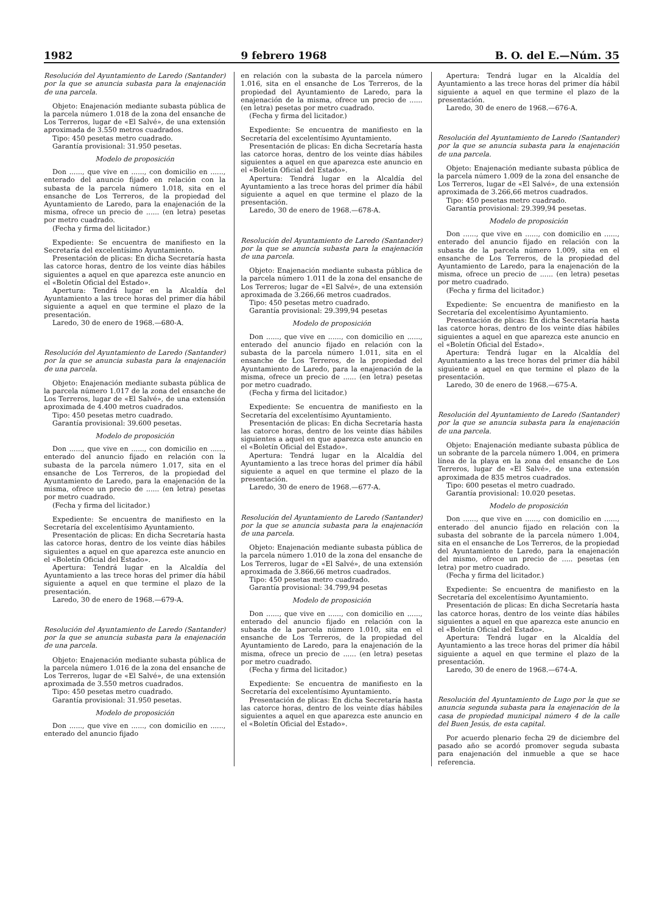1982 9 febrero 1968 B. O. del E.—Núm. 35
Resolución del Ayuntamiento de Laredo (Santander) por la que se anuncia subasta para la enajenación de una parcela.
Objeto: Enajenación mediante subasta pública de la parcela número 1.018 de la zona del ensanche de Los Terreros, lugar de «El Salvé», de una extensión aproximada de 3.550 metros cuadrados.
Tipo: 450 pesetas metro cuadrado.
Garantía provisional: 31.950 pesetas.
Modelo de proposición
Don ......, que vive en ......, con domicilio en ......, enterado del anuncio fijado en relación con la subasta de la parcela número 1.018, sita en el ensanche de Los Terreros, de la propiedad del Ayuntamiento de Laredo, para la enajenación de la misma, ofrece un precio de ...... (en letra) pesetas por metro cuadrado.
(Fecha y firma del licitador.)
Expediente: Se encuentra de manifiesto en la Secretaría del excelentísimo Ayuntamiento.
Presentación de plicas: En dicha Secretaría hasta las catorce horas, dentro de los veinte días hábiles siguientes a aquel en que aparezca este anuncio en el «Boletín Oficial del Estado».
Apertura: Tendrá lugar en la Alcaldía del Ayuntamiento a las trece horas del primer día hábil siguiente a aquel en que termine el plazo de la presentación.
Laredo, 30 de enero de 1968.—680-A.
Resolución del Ayuntamiento de Laredo (Santander) por la que se anuncia subasta para la enajenación de una parcela.
Objeto: Enajenación mediante subasta pública de la parcela número 1.017 de la zona del ensanche de Los Terreros, lugar de «El Salvé», de una extensión aproximada de 4.400 metros cuadrados.
Tipo: 450 pesetas metro cuadrado.
Garantía provisional: 39.600 pesetas.
Modelo de proposición
Don ......, que vive en ......, con domicilio en ......, enterado del anuncio fijado en relación con la subasta de la parcela número 1.017, sita en el ensanche de Los Terreros, de la propiedad del Ayuntamiento de Laredo, para la enajenación de la misma, ofrece un precio de ...... (en letra) pesetas por metro cuadrado.
(Fecha y firma del licitador.)
Expediente: Se encuentra de manifiesto en la Secretaría del excelentísimo Ayuntamiento.
Presentación de plicas: En dicha Secretaría hasta las catorce horas, dentro de los veinte días hábiles siguientes a aquel en que aparezca este anuncio en el «Boletín Oficial del Estado».
Apertura: Tendrá lugar en la Alcaldía del Ayuntamiento a las trece horas del primer día hábil siguiente a aquel en que termine el plazo de la presentación.
Laredo, 30 de enero de 1968.—679-A.
Resolución del Ayuntamiento de Laredo (Santander) por la que se anuncia subasta para la enajenación de una parcela.
Objeto: Enajenación mediante subasta pública de la parcela número 1.016 de la zona del ensanche de Los Terreros, lugar de «El Salvé», de una extensión aproximada de 3.550 metros cuadrados.
Tipo: 450 pesetas metro cuadrado.
Garantía provisional: 31.950 pesetas.
Modelo de proposición
Don ......, que vive en ......, con domicilio en ......, enterado del anuncio fijado
en relación con la subasta de la parcela número 1.016, sita en el ensanche de Los Terreros, de la propiedad del Ayuntamiento de Laredo, para la enajenación de la misma, ofrece un precio de ...... (en letra) pesetas por metro cuadrado.
(Fecha y firma del licitador.)
Expediente: Se encuentra de manifiesto en la Secretaría del excelentísimo Ayuntamiento.
Presentación de plicas: En dicha Secretaría hasta las catorce horas, dentro de los veinte días hábiles siguientes a aquel en que aparezca este anuncio en el «Boletín Oficial del Estado».
Apertura: Tendrá lugar en la Alcaldía del Ayuntamiento a las trece horas del primer día hábil siguiente a aquel en que termine el plazo de la presentación.
Laredo, 30 de enero de 1968.—678-A.
Resolución del Ayuntamiento de Laredo (Santander) por la que se anuncia subasta para la enajenación de una parcela.
Objeto: Enajenación mediante subasta pública de la parcela número 1.011 de la zona del ensanche de Los Terreros; lugar de «El Salvé», de una extensión aproximada de 3.266,66 metros cuadrados.
Tipo: 450 pesetas metro cuadrado.
Garantía provisional: 29.399,94 pesetas
Modelo de proposición
Don ......, que vive en ......, con domicilio en ......, enterado del anuncio fijado en relación con la subasta de la parcela número 1.011, sita en el ensanche de Los Terreros, de la propiedad del Ayuntamiento de Laredo, para la enajenación de la misma, ofrece un precio de ...... (en letra) pesetas por metro cuadrado.
(Fecha y firma del licitador.)
Expediente: Se encuentra de manifiesto en la Secretaría del excelentísimo Ayuntamiento.
Presentación de plicas: En dicha Secretaría hasta las catorce horas, dentro de los veinte días hábiles siguientes a aquel en que aparezca este anuncio en el «Boletín Oficial del Estado».
Apertura: Tendrá lugar en la Alcaldía del Ayuntamiento a las trece horas del primer día hábil siguiente a aquel en que termine el plazo de la presentación.
Laredo, 30 de enero de 1968.—677-A.
Resolución del Ayuntamiento de Laredo (Santander) por la que se anuncia subasta para la enajenación de una parcela.
Objeto: Enajenación mediante subasta pública de la parcela número 1.010 de la zona del ensanche de Los Terreros, lugar de «El Salvé», de una extensión aproximada de 3.866,66 metros cuadrados.
Tipo: 450 pesetas metro cuadrado.
Garantía provisional: 34.799,94 pesetas
Modelo de proposición
Don ......, que vive en ......, con domicilio en ......, enterado del anuncio fijado en relación con la subasta de la parcela número 1.010, sita en el ensanche de Los Terreros, de la propiedad del Ayuntamiento de Laredo, para la enajenación de la misma, ofrece un precio de ...... (en letra) pesetas por metro cuadrado.
(Fecha y firma del licitador.)
Expediente: Se encuentra de manifiesto en la Secretaría del excelentísimo Ayuntamiento.
Presentación de plicas: En dicha Secretaría hasta las catorce horas, dentro de los veinte días hábiles siguientes a aquel en que aparezca este anuncio en el «Boletín Oficial del Estado».
Apertura: Tendrá lugar en la Alcaldía del Ayuntamiento a las trece horas del primer día hábil siguiente a aquel en que termine el plazo de la presentación.
Laredo, 30 de enero de 1968.—676-A.
Resolución del Ayuntamiento de Laredo (Santander) por la que se anuncia subasta para la enajenación de una parcela.
Objeto: Enajenación mediante subasta pública de la parcela número 1.009 de la zona del ensanche de Los Terreros, lugar de «El Salvé», de una extensión aproximada de 3.266,66 metros cuadrados.
Tipo: 450 pesetas metro cuadrado.
Garantía provisional: 29.399,94 pesetas.
Modelo de proposición
Don ......, que vive en ......, con domicilio en ......, enterado del anuncio fijado en relación con la subasta de la parcela número 1.009, sita en el ensanche de Los Terreros, de la propiedad del Ayuntamiento de Laredo, para la enajenación de la misma, ofrece un precio de ...... (en letra) pesetas por metro cuadrado.
(Fecha y firma del licitador.)
Expediente: Se encuentra de manifiesto en la Secretaría del excelentísimo Ayuntamiento.
Presentación de plicas: En dicha Secretaría hasta las catorce horas, dentro de los veinte días hábiles siguientes a aquel en que aparezca este anuncio en el «Boletín Oficial del Estado».
Apertura: Tendrá lugar en la Alcaldía del Ayuntamiento a las trece horas del primer día hábil siguiente a aquel en que termine el plazo de la presentación.
Laredo, 30 de enero de 1968.—675-A.
Resolución del Ayuntamiento de Laredo (Santander) por la que se anuncia subasta para la enajenación de una parcela.
Objeto: Enajenación mediante subasta pública de un sobrante de la parcela número 1.004, en primera línea de la playa en la zona del ensanche de Los Terreros, lugar de «El Salvé», de una extensión aproximada de 835 metros cuadrados.
Tipo: 600 pesetas el metro cuadrado.
Garantía provisional: 10.020 pesetas.
Modelo de proposición
Don ......, que vive en ......, con domicilio en ......, enterado del anuncio fijado en relación con la subasta del sobrante de la parcela número 1.004, sita en el ensanche de Los Terreros, de la propiedad del Ayuntamiento de Laredo, para la enajenación del mismo, ofrece un precio de ..... pesetas (en letra) por metro cuadrado.
(Fecha y firma del licitador.)
Expediente: Se encuentra de manifiesto en la Secretaría del excelentísimo Ayuntamiento.
Presentación de plicas: En dicha Secretaría hasta las catorce horas, dentro de los veinte días hábiles siguientes a aquel en que aparezca este anuncio en el «Boletín Oficial del Estado».
Apertura: Tendrá lugar en la Alcaldía del Ayuntamiento a las trece horas del primer día hábil siguiente a aquel en que termine el plazo de la presentación.
Laredo, 30 de enero de 1968.—674-A.
Resolución del Ayuntamiento de Lugo por la que se anuncia segunda subasta para la enajenación de la casa de propiedad municipal número 4 de la calle del Buen Jesús, de esta capital.
Por acuerdo plenario fecha 29 de diciembre del pasado año se acordó promover seguda subasta para enajenación del inmueble a que se hace referencia.